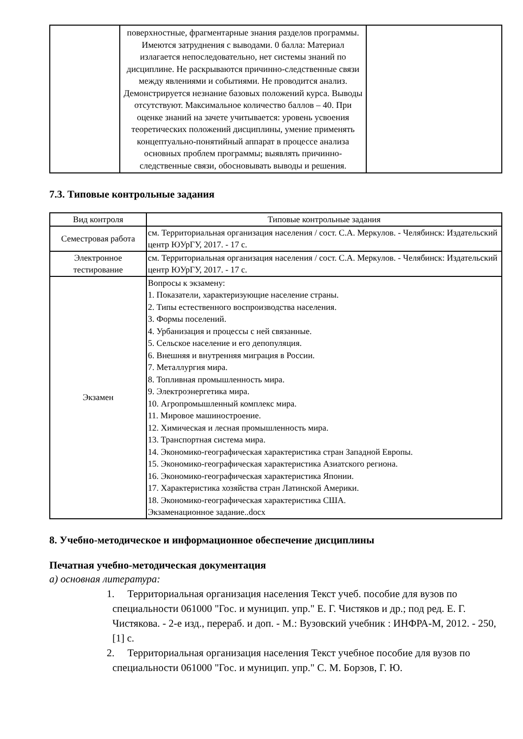| | поверхностные, фрагментарные знания разделов программы. Имеются затруднения с выводами. 0 балла: Материал излагается непоследовательно, нет системы знаний по дисциплине. Не раскрываются причинно-следственные связи между явлениями и событиями. Не проводится анализ. Демонстрируется незнание базовых положений курса. Выводы отсутствуют. Максимальное количество баллов – 40. При оценке знаний на зачете учитывается: уровень усвоения теоретических положений дисциплины, умение применять концептуально-понятийный аппарат в процессе анализа основных проблем программы; выявлять причинно-следственные связи, обосновывать выводы и решения. | |
7.3. Типовые контрольные задания
| Вид контроля | Типовые контрольные задания |
| --- | --- |
| Семестровая работа | см. Территориальная организация населения / сост. С.А. Меркулов. - Челябинск: Издательский центр ЮУрГУ, 2017. - 17 с. |
| Электронное тестирование | см. Территориальная организация населения / сост. С.А. Меркулов. - Челябинск: Издательский центр ЮУрГУ, 2017. - 17 с. |
| Экзамен | Вопросы к экзамену: 1. Показатели, характеризующие население страны. 2. Типы естественного воспроизводства населения. 3. Формы поселений. 4. Урбанизация и процессы с ней связанные. 5. Сельское население и его депопуляция. 6. Внешняя и внутренняя миграция в России. 7. Металлургия мира. 8. Топливная промышленность мира. 9. Электроэнергетика мира. 10. Агропромышленный комплекс мира. 11. Мировое машиностроение. 12. Химическая и лесная промышленность мира. 13. Транспортная система мира. 14. Экономико-географическая характеристика стран Западной Европы. 15. Экономико-географическая характеристика Азиатского региона. 16. Экономико-географическая характеристика Японии. 17. Характеристика хозяйства стран Латинской Америки. 18. Экономико-географическая характеристика США. Экзаменационное задание..docx |
8. Учебно-методическое и информационное обеспечение дисциплины
Печатная учебно-методическая документация
а) основная литература:
1. Территориальная организация населения Текст учеб. пособие для вузов по специальности 061000 "Гос. и муницип. упр." Е. Г. Чистяков и др.; под ред. Е. Г. Чистякова. - 2-е изд., перераб. и доп. - М.: Вузовский учебник : ИНФРА-М, 2012. - 250, [1] с.
2. Территориальная организация населения Текст учебное пособие для вузов по специальности 061000 "Гос. и муницип. упр." С. М. Борзов, Г. Ю.